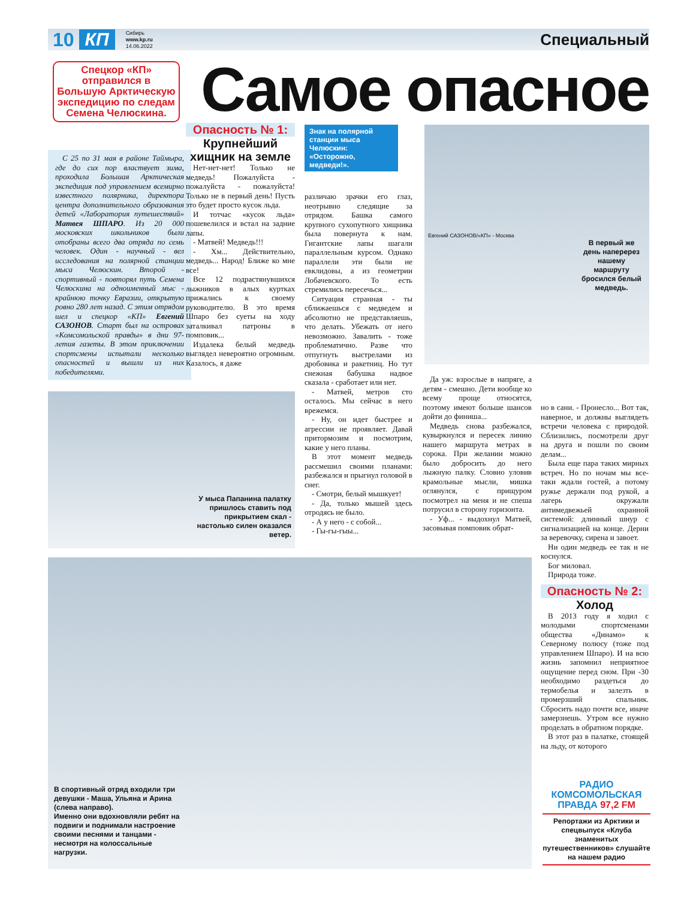10 КП Сибирь
www.kp.ru
14.06.2022 Специальный
Спецкор «КП» отправился в Большую Арктическую экспедицию по следам Семена Челюскина.
Самое опасное
С 25 по 31 мая в районе Таймыра, где до сих пор властвует зима, проходила Большая Арктическая экспедиция под управлением всемирно известного полярника, директора центра дополнительного образования детей «Лаборатория путешествий» Матвея ШПАРО. Из 20 000 московских школьников были отобраны всего два отряда по семь человек. Один - научный - вел исследования на полярной станции мыса Челюскин. Второй - спортивный - повторял путь Семена Челюскина на одноименный мыс - крайнюю точку Евразии, открытую ровно 280 лет назад. С этим отрядом шел и спецкор «КП» Евгений САЗОНОВ. Старт был на островах «Комсомольской правды» в дни 97-летия газеты. В этом приключении спортсмены испытали несколько опасностей и вышли из них победителями.
Опасность № 1:
Крупнейший хищник на земле
Нет-нет-нет! Только не медведь! Пожалуйста - пожалуйста - пожалуйста! Только не в первый день! Пусть это будет просто кусок льда.
И тотчас «кусок льда» пошевелился и встал на задние лапы.
- Матвей! Медведь!!!
- Хм... Действительно, медведь... Народ! Ближе ко мне все!
Все 12 подрастянувшихся лыжников в алых куртках прижались к своему руководителю. В это время Шпаро без суеты на ходу заталкивал патроны в помповик...
Издалека белый медведь выглядел невероятно огромным. Казалось, я даже
Знак на полярной станции мыса Челюскин: «Осторожно, медведи!».
различаю зрачки его глаз, неотрывно следящие за отрядом. Башка самого крупного сухопутного хищника была повернута к нам. Гигантские лапы шагали параллельным курсом. Однако параллели эти были не евклидовы, а из геометрии Лобачевского. То есть стремились пересечься...
Ситуация странная - ты сближаешься с медведем и абсолютно не представляешь, что делать. Убежать от него невозможно. Завалить - тоже проблематично. Разве что отпугнуть выстрелами из дробовика и ракетниц. Но тут снежная бабушка надвое сказала - сработает или нет.
- Матвей, метров сто осталось. Мы сейчас в него врежемся.
- Ну, он идет быстрее и агрессии не проявляет. Давай притормозим и посмотрим, какие у него планы.
В этот момент медведь рассмешил своими планами: разбежался и прыгнул головой в снег.
- Смотри, белый мышкует!
- Да, только мышей здесь отродясь не было.
- А у него - с собой...
- Гы-гы-гыы...
В первый же день наперерез нашему маршруту бросился белый медведь.
Евгений САЗОНОВ/«КП» - Москва
Да уж: взрослые в напряге, а детям - смешно. Дети вообще ко всему проще относятся, поэтому имеют больше шансов дойти до финиша...
Медведь снова разбежался, кувыркнулся и пересек линию нашего маршрута метрах в сорока. При желании можно было добросить до него лыжную палку. Словно уловив крамольные мысли, мишка оглянулся, с прищуром посмотрел на меня и не спеша потрусил в сторону горизонта.
- Уф... - выдохнул Матвей, засовывая помповик обрат-
но в сани. - Пронесло... Вот так, наверное, и должны выглядеть встречи человека с природой. Сблизились, посмотрели друг на друга и пошли по своим делам...
Была еще пара таких мирных встреч. Но по ночам мы все-таки ждали гостей, а потому ружье держали под рукой, а лагерь окружали антимедвежьей охранной системой: длинный шнур с сигнализацией на конце. Дерни за веревочку, сирена и завоет.
Ни один медведь ее так и не коснулся.
Бог миловал.
Природа тоже.
Опасность № 2:
Холод
В 2013 году я ходил с молодыми спортсменами общества «Динамо» к Северному полюсу (тоже под управлением Шпаро). И на всю жизнь запомнил неприятное ощущение перед сном. При -30 необходимо раздеться до термобелья и залезть в промерзший спальник. Сбросить надо почти все, иначе замерзнешь. Утром все нужно проделать в обратном порядке.
В этот раз в палатке, стоящей на льду, от которого
У мыса Папанина палатку пришлось ставить под прикрытием скал - настолько силен оказался ветер.
В спортивный отряд входили три девушки - Маша, Ульяна и Арина (слева направо).
Именно они вдохновляли ребят на подвиги и поднимали настроение своими песнями и танцами - несмотря на колоссальные нагрузки.
РАДИО КОМСОМОЛЬСКАЯ ПРАВДА 97,2 FM
Репортажи из Арктики и спецвыпуск «Клуба знаменитых путешественников» слушайте на нашем радио